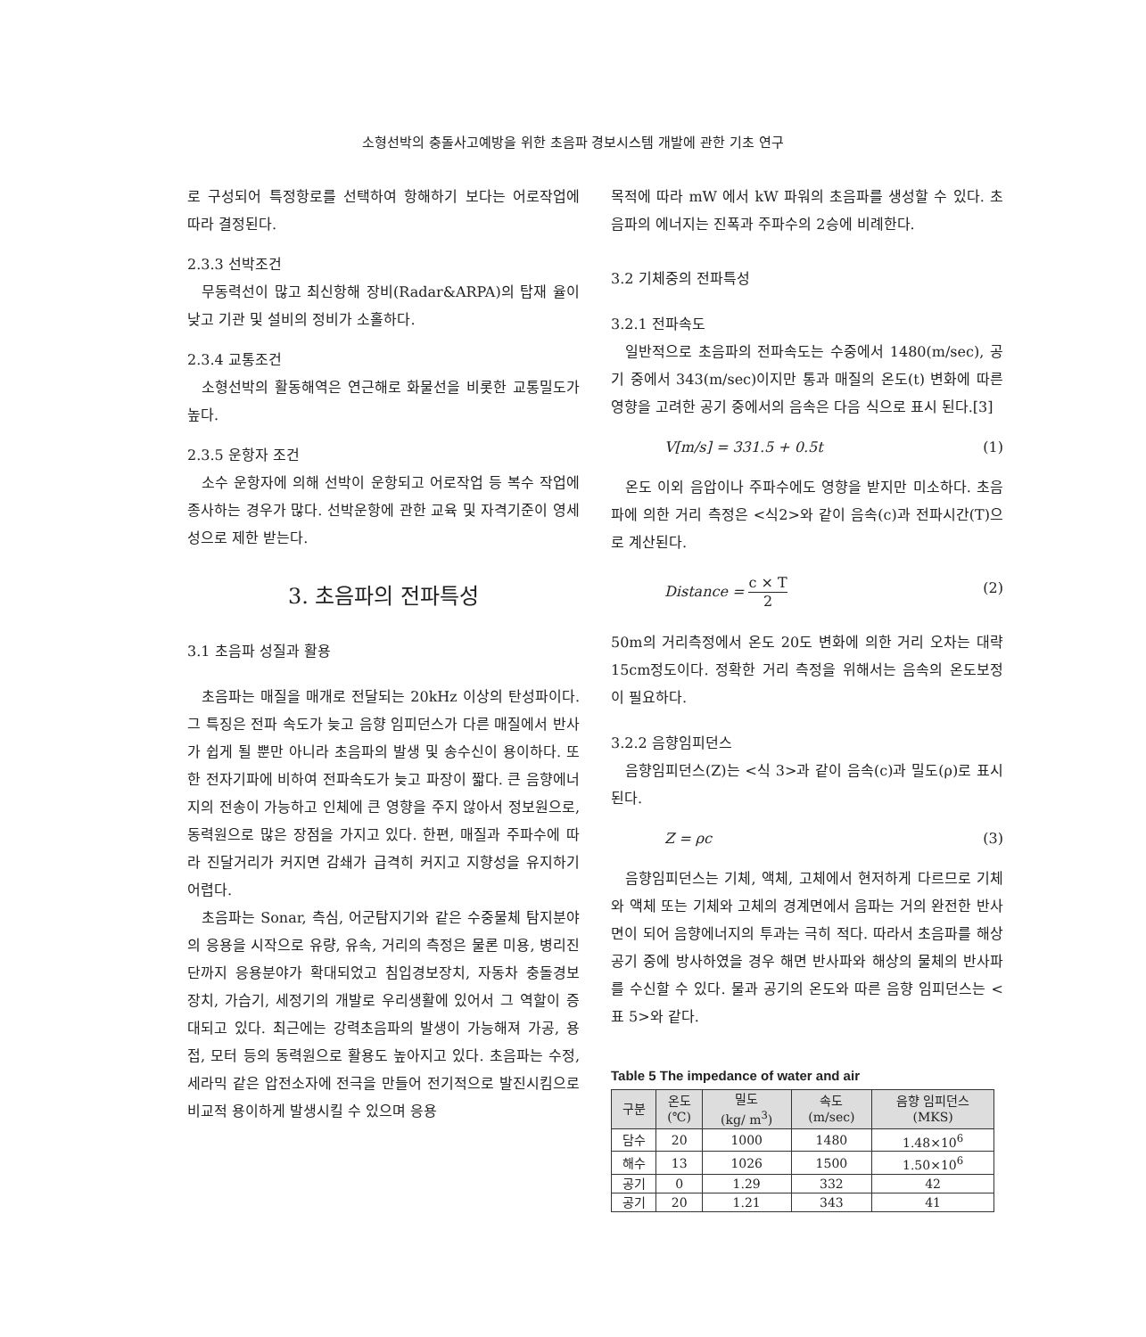소형선박의 충돌사고예방을 위한 초음파 경보시스템 개발에 관한 기초 연구
로 구성되어 특정항로를 선택하여 항해하기 보다는 어로작업에 따라 결정된다.
2.3.3 선박조건
무동력선이 많고 최신항해 장비(Radar&ARPA)의 탑재 율이 낮고 기관 및 설비의 정비가 소홀하다.
2.3.4 교통조건
소형선박의 활동해역은 연근해로 화물선을 비롯한 교통밀도가 높다.
2.3.5 운항자 조건
소수 운항자에 의해 선박이 운항되고 어로작업 등 복수 작업에 종사하는 경우가 많다. 선박운항에 관한 교육 및 자격기준이 영세성으로 제한 받는다.
3. 초음파의 전파특성
3.1 초음파 성질과 활용
초음파는 매질을 매개로 전달되는 20kHz 이상의 탄성파이다. 그 특징은 전파 속도가 늦고 음향 임피던스가 다른 매질에서 반사가 쉽게 될 뿐만 아니라 초음파의 발생 및 송수신이 용이하다. 또한 전자기파에 비하여 전파속도가 늦고 파장이 짧다. 큰 음향에너지의 전송이 가능하고 인체에 큰 영향을 주지 않아서 정보원으로, 동력원으로 많은 장점을 가지고 있다. 한편, 매질과 주파수에 따라 진달거리가 커지면 감쇄가 급격히 커지고 지향성을 유지하기 어렵다.
초음파는 Sonar, 측심, 어군탐지기와 같은 수중물체 탐지분야의 응용을 시작으로 유량, 유속, 거리의 측정은 물론 미용, 병리진단까지 응용분야가 확대되었고 침입경보장치, 자동차 충돌경보 장치, 가습기, 세정기의 개발로 우리생활에 있어서 그 역할이 증대되고 있다. 최근에는 강력초음파의 발생이 가능해져 가공, 용접, 모터 등의 동력원으로 활용도 높아지고 있다. 초음파는 수정, 세라믹 같은 압전소자에 전극을 만들어 전기적으로 발진시킴으로 비교적 용이하게 발생시킬 수 있으며 응용
목적에 따라 mW 에서 kW 파워의 초음파를 생성할 수 있다. 초음파의 에너지는 진폭과 주파수의 2승에 비례한다.
3.2 기체중의 전파특성
3.2.1 전파속도
일반적으로 초음파의 전파속도는 수중에서 1480(m/sec), 공기 중에서 343(m/sec)이지만 통과 매질의 온도(t) 변화에 따른 영향을 고려한 공기 중에서의 음속은 다음 식으로 표시 된다.[3]
V[m/s] = 331.5 + 0.5t (1)
온도 이외 음압이나 주파수에도 영향을 받지만 미소하다. 초음파에 의한 거리 측정은 <식2>와 같이 음속(c)과 전파시간(T)으로 계산된다.
Distance = c × T 2 (2)
50m의 거리측정에서 온도 20도 변화에 의한 거리 오차는 대략 15cm정도이다. 정확한 거리 측정을 위해서는 음속의 온도보정이 필요하다.
3.2.2 음향임피던스
음향임피던스(Z)는 <식 3>과 같이 음속(c)과 밀도(ρ)로 표시된다.
Z = ρc (3)
음향임피던스는 기체, 액체, 고체에서 현저하게 다르므로 기체와 액체 또는 기체와 고체의 경계면에서 음파는 거의 완전한 반사면이 되어 음향에너지의 투과는 극히 적다. 따라서 초음파를 해상 공기 중에 방사하였을 경우 해면 반사파와 해상의 물체의 반사파를 수신할 수 있다. 물과 공기의 온도와 따른 음향 임피던스는 <표 5>와 같다.
Table 5 The impedance of water and air
| 구분 | 온도 (℃) | 밀도 (kg/ m<sup>3</sup>) | 속도 (m/sec) | 음향 임피던스 (MKS) |
| --- | --- | --- | --- | --- |
| 담수 | 20 | 1000 | 1480 | 1.48×10<sup>6</sup> |
| 해수 | 13 | 1026 | 1500 | 1.50×10<sup>6</sup> |
| 공기 | 0 | 1.29 | 332 | 42 |
| 공기 | 20 | 1.21 | 343 | 41 |